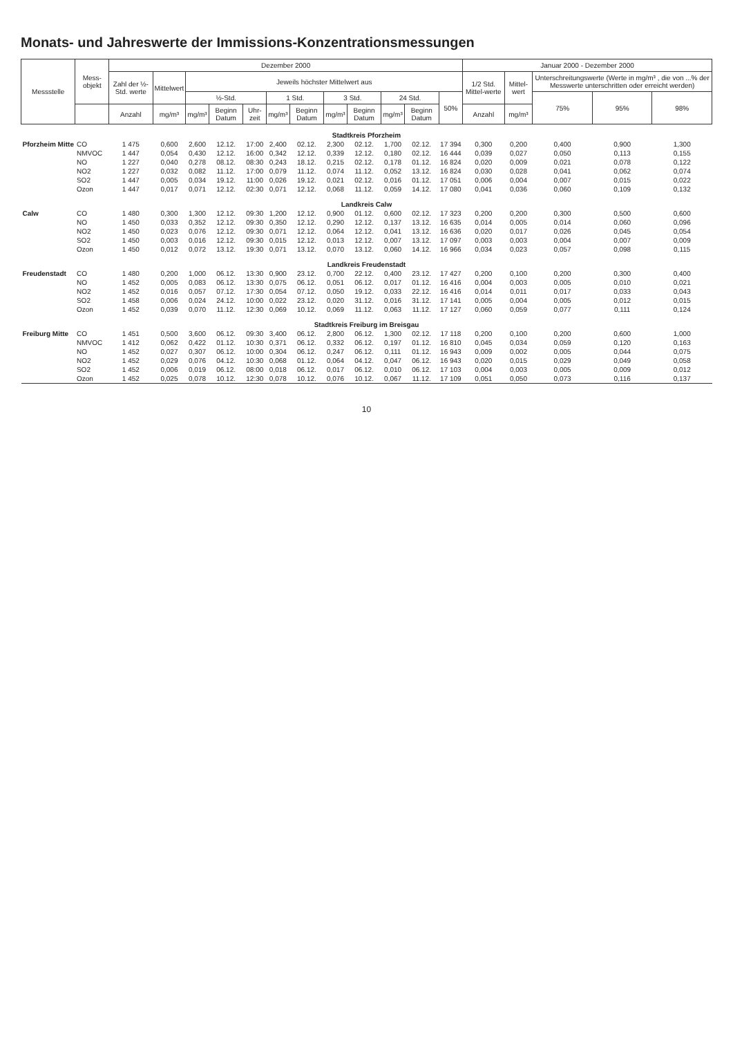Monats- und Jahreswerte der Immissions-Konzentrationsmessungen
| Messstelle | Mess-objekt | Dezember 2000 | | | | | | | | | | | | Januar 2000 - Dezember 2000 | | | | |
| --- | --- | --- | --- | --- | --- | --- | --- | --- | --- | --- | --- | --- | --- | --- | --- | --- | --- | --- |
| | | Zahl der ½-Std. werte | Mittelwert | Jeweils höchster Mittelwert aus | | | | | | | | | | 1/2 Std. Mittel-werte | Mittel-wert | Unterschreitungswerte (Werte in mg/m³ , die von ...% der Messwerte unterschritten oder erreicht werden) | | |
| | | | | ½-Std. | | | 1 Std. | | 3 Std. | | 24 Std. | | 50% | | | 75% | 95% | 98% |
| | | Anzahl | mg/m³ | mg/m³ | Beginn Datum | Uhr-zeit | mg/m³ | Beginn Datum | mg/m³ | Beginn Datum | mg/m³ | Beginn Datum | | Anzahl | mg/m³ | | | |
| Stadtkreis Pforzheim | | | | | | | | | | | | | | | | | | |
| Pforzheim Mitte | CO | 1 475 | 0,600 | 2,600 | 12.12. | 17:00 | 2,400 | 02.12. | 2,300 | 02.12. | 1,700 | 02.12. | 17 394 | 0,300 | 0,200 | 0,400 | 0,900 | 1,300 |
| | NMVOC | 1 447 | 0,054 | 0,430 | 12.12. | 16:00 | 0,342 | 12.12. | 0,339 | 12.12. | 0,180 | 02.12. | 16 444 | 0,039 | 0,027 | 0,050 | 0,113 | 0,155 |
| | NO | 1 227 | 0,040 | 0,278 | 08.12. | 08:30 | 0,243 | 18.12. | 0,215 | 02.12. | 0,178 | 01.12. | 16 824 | 0,020 | 0,009 | 0,021 | 0,078 | 0,122 |
| | NO2 | 1 227 | 0,032 | 0,082 | 11.12. | 17:00 | 0,079 | 11.12. | 0,074 | 11.12. | 0,052 | 13.12. | 16 824 | 0,030 | 0,028 | 0,041 | 0,062 | 0,074 |
| | SO2 | 1 447 | 0,005 | 0,034 | 19.12. | 11:00 | 0,026 | 19.12. | 0,021 | 02.12. | 0,016 | 01.12. | 17 051 | 0,006 | 0,004 | 0,007 | 0,015 | 0,022 |
| | Ozon | 1 447 | 0,017 | 0,071 | 12.12. | 02:30 | 0,071 | 12.12. | 0,068 | 11.12. | 0,059 | 14.12. | 17 080 | 0,041 | 0,036 | 0,060 | 0,109 | 0,132 |
| Landkreis Calw | | | | | | | | | | | | | | | | | | |
| Calw | CO | 1 480 | 0,300 | 1,300 | 12.12. | 09:30 | 1,200 | 12.12. | 0,900 | 01.12. | 0,600 | 02.12. | 17 323 | 0,200 | 0,200 | 0,300 | 0,500 | 0,600 |
| | NO | 1 450 | 0,033 | 0,352 | 12.12. | 09:30 | 0,350 | 12.12. | 0,290 | 12.12. | 0,137 | 13.12. | 16 635 | 0,014 | 0,005 | 0,014 | 0,060 | 0,096 |
| | NO2 | 1 450 | 0,023 | 0,076 | 12.12. | 09:30 | 0,071 | 12.12. | 0,064 | 12.12. | 0,041 | 13.12. | 16 636 | 0,020 | 0,017 | 0,026 | 0,045 | 0,054 |
| | SO2 | 1 450 | 0,003 | 0,016 | 12.12. | 09:30 | 0,015 | 12.12. | 0,013 | 12.12. | 0,007 | 13.12. | 17 097 | 0,003 | 0,003 | 0,004 | 0,007 | 0,009 |
| | Ozon | 1 450 | 0,012 | 0,072 | 13.12. | 19:30 | 0,071 | 13.12. | 0,070 | 13.12. | 0,060 | 14.12. | 16 966 | 0,034 | 0,023 | 0,057 | 0,098 | 0,115 |
| Landkreis Freudenstadt | | | | | | | | | | | | | | | | | | |
| Freudenstadt | CO | 1 480 | 0,200 | 1,000 | 06.12. | 13:30 | 0,900 | 23.12. | 0,700 | 22.12. | 0,400 | 23.12. | 17 427 | 0,200 | 0,100 | 0,200 | 0,300 | 0,400 |
| | NO | 1 452 | 0,005 | 0,083 | 06.12. | 13:30 | 0,075 | 06.12. | 0,051 | 06.12. | 0,017 | 01.12. | 16 416 | 0,004 | 0,003 | 0,005 | 0,010 | 0,021 |
| | NO2 | 1 452 | 0,016 | 0,057 | 07.12. | 17:30 | 0,054 | 07.12. | 0,050 | 19.12. | 0,033 | 22.12. | 16 416 | 0,014 | 0,011 | 0,017 | 0,033 | 0,043 |
| | SO2 | 1 458 | 0,006 | 0,024 | 24.12. | 10:00 | 0,022 | 23.12. | 0,020 | 31.12. | 0,016 | 31.12. | 17 141 | 0,005 | 0,004 | 0,005 | 0,012 | 0,015 |
| | Ozon | 1 452 | 0,039 | 0,070 | 11.12. | 12:30 | 0,069 | 10.12. | 0,069 | 11.12. | 0,063 | 11.12. | 17 127 | 0,060 | 0,059 | 0,077 | 0,111 | 0,124 |
| Stadtkreis Freiburg im Breisgau | | | | | | | | | | | | | | | | | | |
| Freiburg Mitte | CO | 1 451 | 0,500 | 3,600 | 06.12. | 09:30 | 3,400 | 06.12. | 2,800 | 06.12. | 1,300 | 02.12. | 17 118 | 0,200 | 0,100 | 0,200 | 0,600 | 1,000 |
| | NMVOC | 1 412 | 0,062 | 0,422 | 01.12. | 10:30 | 0,371 | 06.12. | 0,332 | 06.12. | 0,197 | 01.12. | 16 810 | 0,045 | 0,034 | 0,059 | 0,120 | 0,163 |
| | NO | 1 452 | 0,027 | 0,307 | 06.12. | 10:00 | 0,304 | 06.12. | 0,247 | 06.12. | 0,111 | 01.12. | 16 943 | 0,009 | 0,002 | 0,005 | 0,044 | 0,075 |
| | NO2 | 1 452 | 0,029 | 0,076 | 04.12. | 10:30 | 0,068 | 01.12. | 0,064 | 04.12. | 0,047 | 06.12. | 16 943 | 0,020 | 0,015 | 0,029 | 0,049 | 0,058 |
| | SO2 | 1 452 | 0,006 | 0,019 | 06.12. | 08:00 | 0,018 | 06.12. | 0,017 | 06.12. | 0,010 | 06.12. | 17 103 | 0,004 | 0,003 | 0,005 | 0,009 | 0,012 |
| | Ozon | 1 452 | 0,025 | 0,078 | 10.12. | 12:30 | 0,078 | 10.12. | 0,076 | 10.12. | 0,067 | 11.12. | 17 109 | 0,051 | 0,050 | 0,073 | 0,116 | 0,137 |
10